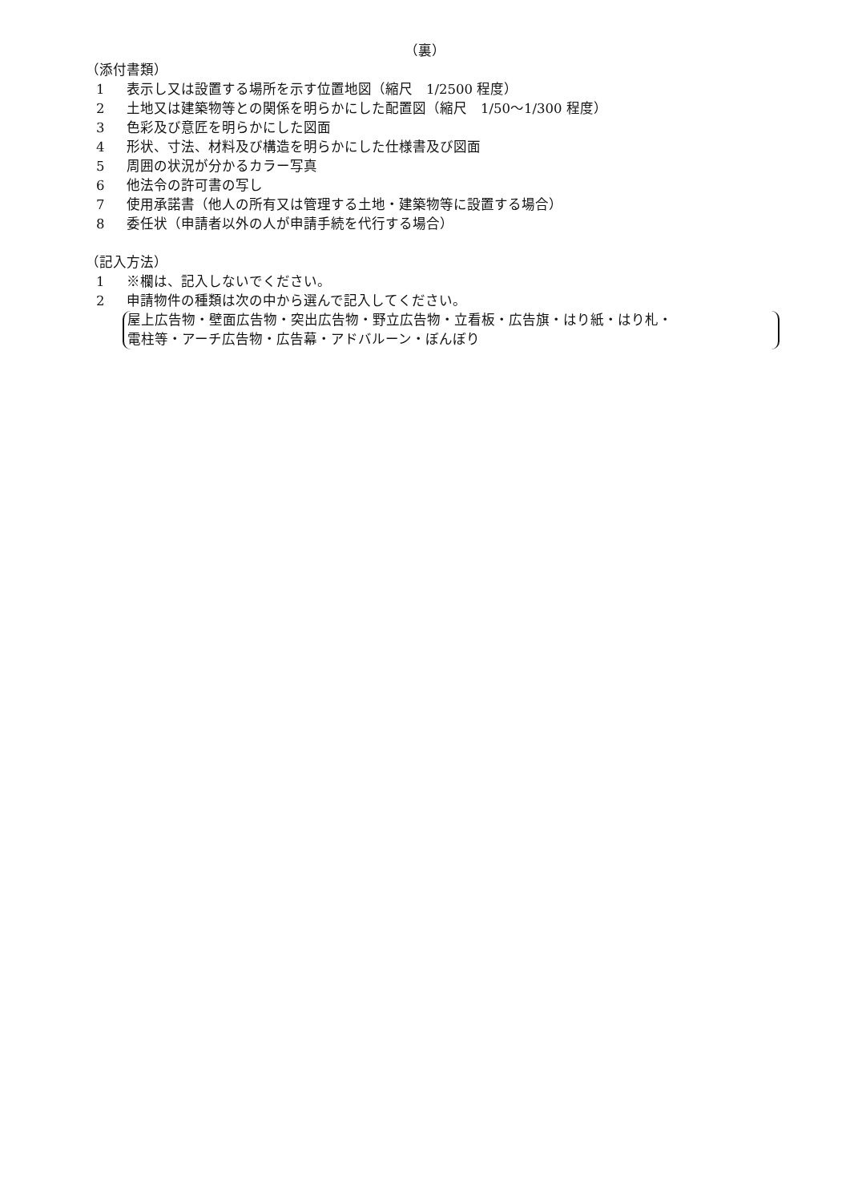（裏）
（添付書類）
1 表示し又は設置する場所を示す位置地図（縮尺　1/2500 程度）
2 土地又は建築物等との関係を明らかにした配置図（縮尺　1/50～1/300 程度）
3 色彩及び意匠を明らかにした図面
4 形状、寸法、材料及び構造を明らかにした仕様書及び図面
5 周囲の状況が分かるカラー写真
6 他法令の許可書の写し
7 使用承諾書（他人の所有又は管理する土地・建築物等に設置する場合）
8 委任状（申請者以外の人が申請手続を代行する場合）
（記入方法）
1 ※欄は、記入しないでください。
2 申請物件の種類は次の中から選んで記入してください。
屋上広告物・壁面広告物・突出広告物・野立広告物・立看板・広告旗・はり紙・はり札・
電柱等・アーチ広告物・広告幕・アドバルーン・ぼんぼり